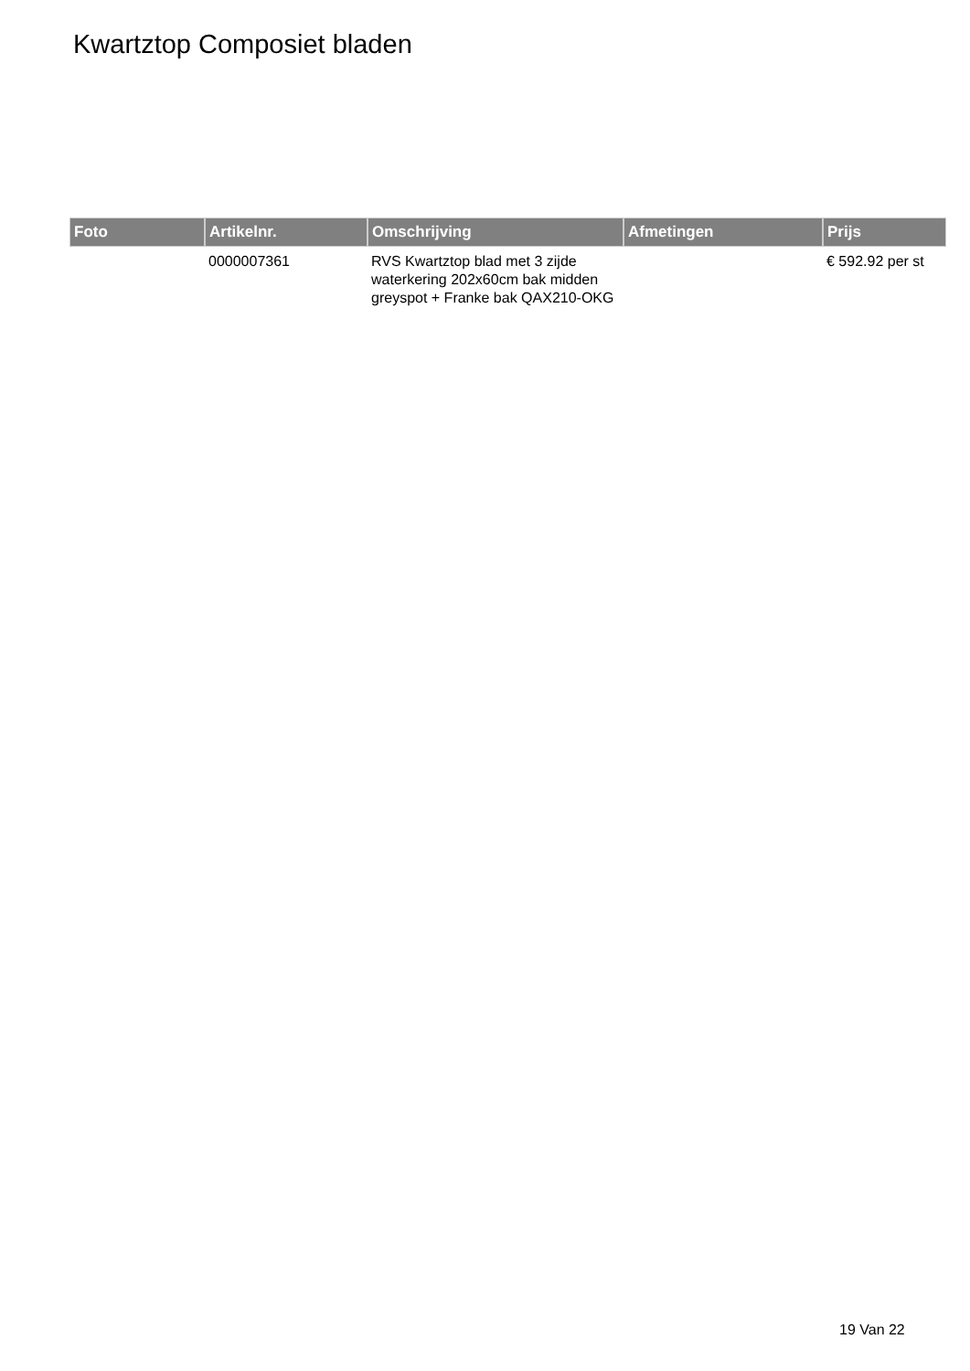Kwartztop Composiet bladen
| Foto | Artikelnr. | Omschrijving | Afmetingen | Prijs |
| --- | --- | --- | --- | --- |
| | 0000007361 | RVS Kwartztop blad met 3 zijde waterkering 202x60cm bak midden greyspot + Franke bak QAX210-OKG | | € 592.92 per st |
19 Van 22